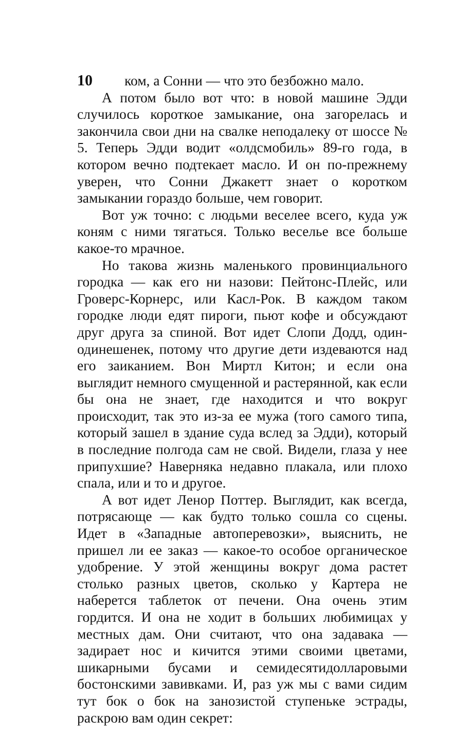10 ком, а Сонни — что это безбожно мало.
А потом было вот что: в новой машине Эдди случилось короткое замыкание, она загорелась и закончила свои дни на свалке неподалеку от шоссе № 5. Теперь Эдди водит «олдсмобиль» 89-го года, в котором вечно подтекает масло. И он по-прежнему уверен, что Сонни Джакетт знает о коротком замыкании гораздо больше, чем говорит.
Вот уж точно: с людьми веселее всего, куда уж коням с ними тягаться. Только веселье все больше какое-то мрачное.
Но такова жизнь маленького провинциального городка — как его ни назови: Пейтонс-Плейс, или Гроверс-Корнерс, или Касл-Рок. В каждом таком городке люди едят пироги, пьют кофе и обсуждают друг друга за спиной. Вот идет Слопи Додд, один-одинешенек, потому что другие дети издеваются над его заиканием. Вон Миртл Китон; и если она выглядит немного смущенной и растерянной, как если бы она не знает, где находится и что вокруг происходит, так это из-за ее мужа (того самого типа, который зашел в здание суда вслед за Эдди), который в последние полгода сам не свой. Видели, глаза у нее припухшие? Наверняка недавно плакала, или плохо спала, или и то и другое.
А вот идет Ленор Поттер. Выглядит, как всегда, потрясающе — как будто только сошла со сцены. Идет в «Западные автоперевозки», выяснить, не пришел ли ее заказ — какое-то особое органическое удобрение. У этой женщины вокруг дома растет столько разных цветов, сколько у Картера не наберется таблеток от печени. Она очень этим гордится. И она не ходит в больших любимицах у местных дам. Они считают, что она задавака — задирает нос и кичится этими своими цветами, шикарными бусами и семидесятидолларовыми бостонскими завивками. И, раз уж мы с вами сидим тут бок о бок на занозистой ступеньке эстрады, раскрою вам один секрет: